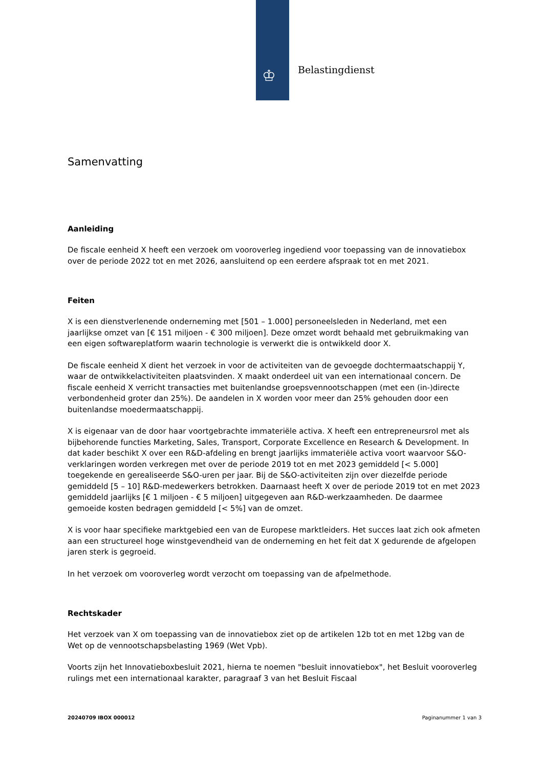♔ Belastingdienst
Samenvatting
Aanleiding
De fiscale eenheid X heeft een verzoek om vooroverleg ingediend voor toepassing van de innovatiebox over de periode 2022 tot en met 2026, aansluitend op een eerdere afspraak tot en met 2021.
Feiten
X is een dienstverlenende onderneming met [501 – 1.000] personeelsleden in Nederland, met een jaarlijkse omzet van [€ 151 miljoen - € 300 miljoen]. Deze omzet wordt behaald met gebruikmaking van een eigen softwareplatform waarin technologie is verwerkt die is ontwikkeld door X.
De fiscale eenheid X dient het verzoek in voor de activiteiten van de gevoegde dochtermaatschappij Y, waar de ontwikkelactiviteiten plaatsvinden. X maakt onderdeel uit van een internationaal concern. De fiscale eenheid X verricht transacties met buitenlandse groepsvennootschappen (met een (in-)directe verbondenheid groter dan 25%). De aandelen in X worden voor meer dan 25% gehouden door een buitenlandse moedermaatschappij.
X is eigenaar van de door haar voortgebrachte immateriële activa. X heeft een entrepreneursrol met als bijbehorende functies Marketing, Sales, Transport, Corporate Excellence en Research & Development. In dat kader beschikt X over een R&D-afdeling en brengt jaarlijks immateriële activa voort waarvoor S&O-verklaringen worden verkregen met over de periode 2019 tot en met 2023 gemiddeld [< 5.000] toegekende en gerealiseerde S&O-uren per jaar. Bij de S&O-activiteiten zijn over diezelfde periode gemiddeld [5 – 10] R&D-medewerkers betrokken. Daarnaast heeft X over de periode 2019 tot en met 2023 gemiddeld jaarlijks [€ 1 miljoen - € 5 miljoen] uitgegeven aan R&D-werkzaamheden. De daarmee gemoeide kosten bedragen gemiddeld [< 5%] van de omzet.
X is voor haar specifieke marktgebied een van de Europese marktleiders. Het succes laat zich ook afmeten aan een structureel hoge winstgevendheid van de onderneming en het feit dat X gedurende de afgelopen jaren sterk is gegroeid.
In het verzoek om vooroverleg wordt verzocht om toepassing van de afpelmethode.
Rechtskader
Het verzoek van X om toepassing van de innovatiebox ziet op de artikelen 12b tot en met 12bg van de Wet op de vennootschapsbelasting 1969 (Wet Vpb).
Voorts zijn het Innovatieboxbesluit 2021, hierna te noemen "besluit innovatiebox", het Besluit vooroverleg rulings met een internationaal karakter, paragraaf 3 van het Besluit Fiscaal
20240709 IBOX 000012 Paginanummer 1 van 3